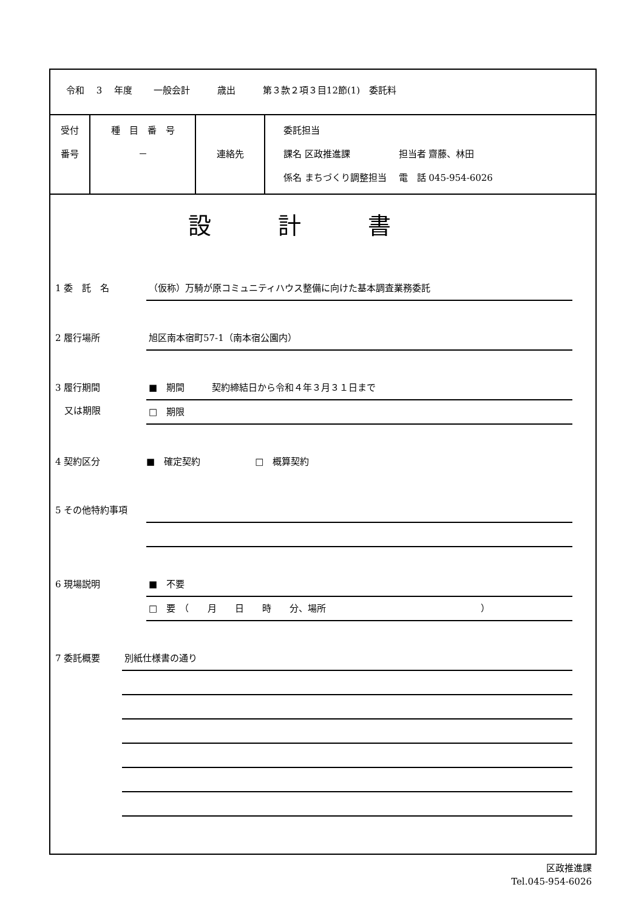令和　 3 　年度　　 一般会計　　　歳出　　　第３款２項３目12節(1)　委託料
| 受付 番号 | 種 目 番 号 － | 連絡先 | 委託担当 課名 区政推進課 担当者 齋藤、林田 係名 まちづくり調整担当 電 話 045-954-6026 |
設計書
1 委　託　名
（仮称）万騎が原コミュニティハウス整備に向けた基本調査業務委託
2 履行場所
旭区南本宿町57-1（南本宿公園内）
3 履行期間
　又は期限
■　期間　　　契約締結日から令和４年３月３１日まで
□　期限
4 契約区分 ■　確定契約　　　　　　□　概算契約
5 その他特約事項
6 現場説明
■　不要
□　要　（　　月　　日　　時　　分、場所　　　　　　　　　　　　　　　　　）
7 委託概要
別紙仕様書の通り
区政推進課
Tel.045-954-6026